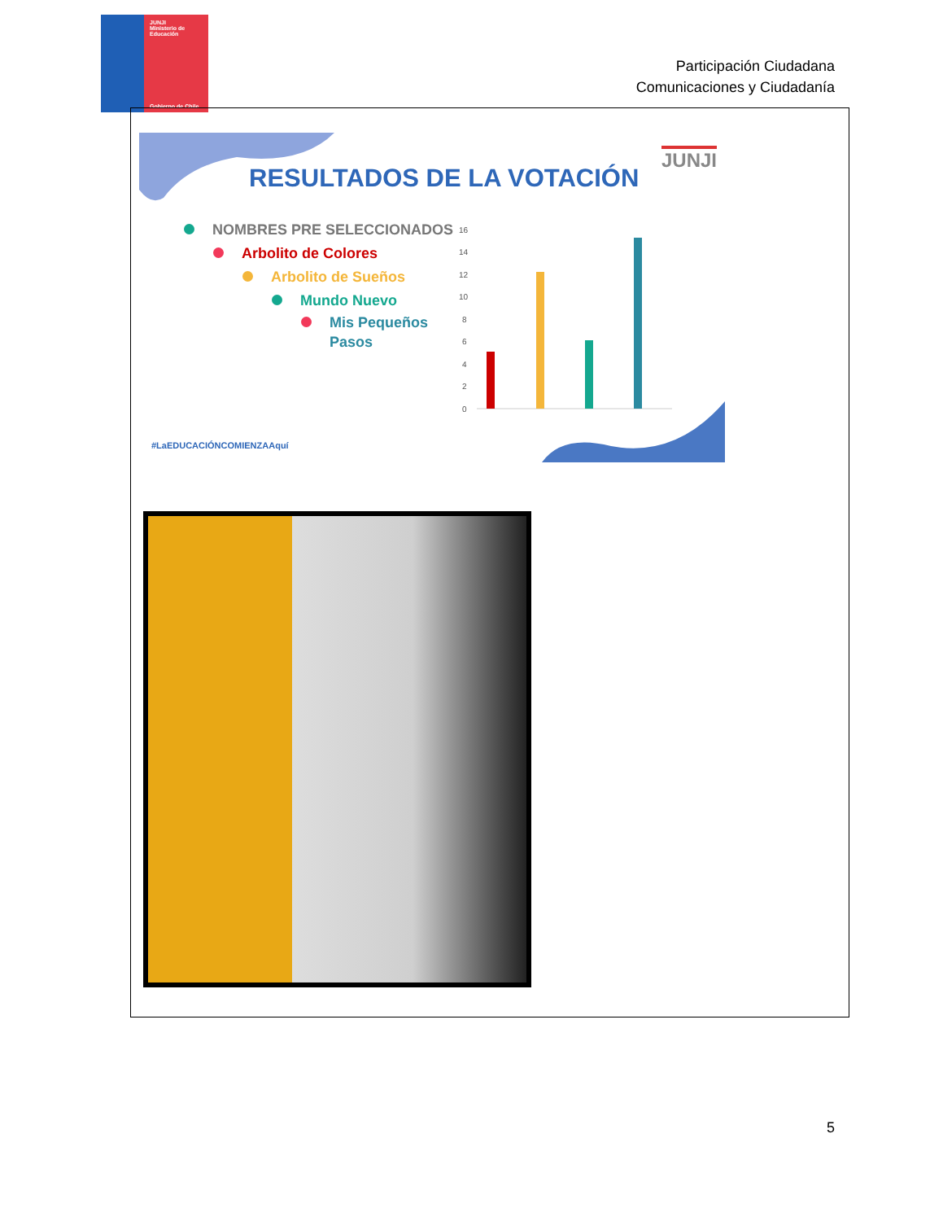JUNJI
Ministerio de
Educación
Gobierno de Chile
Participación Ciudadana
Comunicaciones y Ciudadanía
16
14
12
10
8
6
4
2
0
RESULTADOS DE LA VOTACIÓN
JUNJI
NOMBRES PRE SELECCIONADOS
Arbolito de Colores
Arbolito de Sueños
Mundo Nuevo
Mis Pequeños
Pasos
#LaEDUCACIÓNCOMIENZAAquí
5